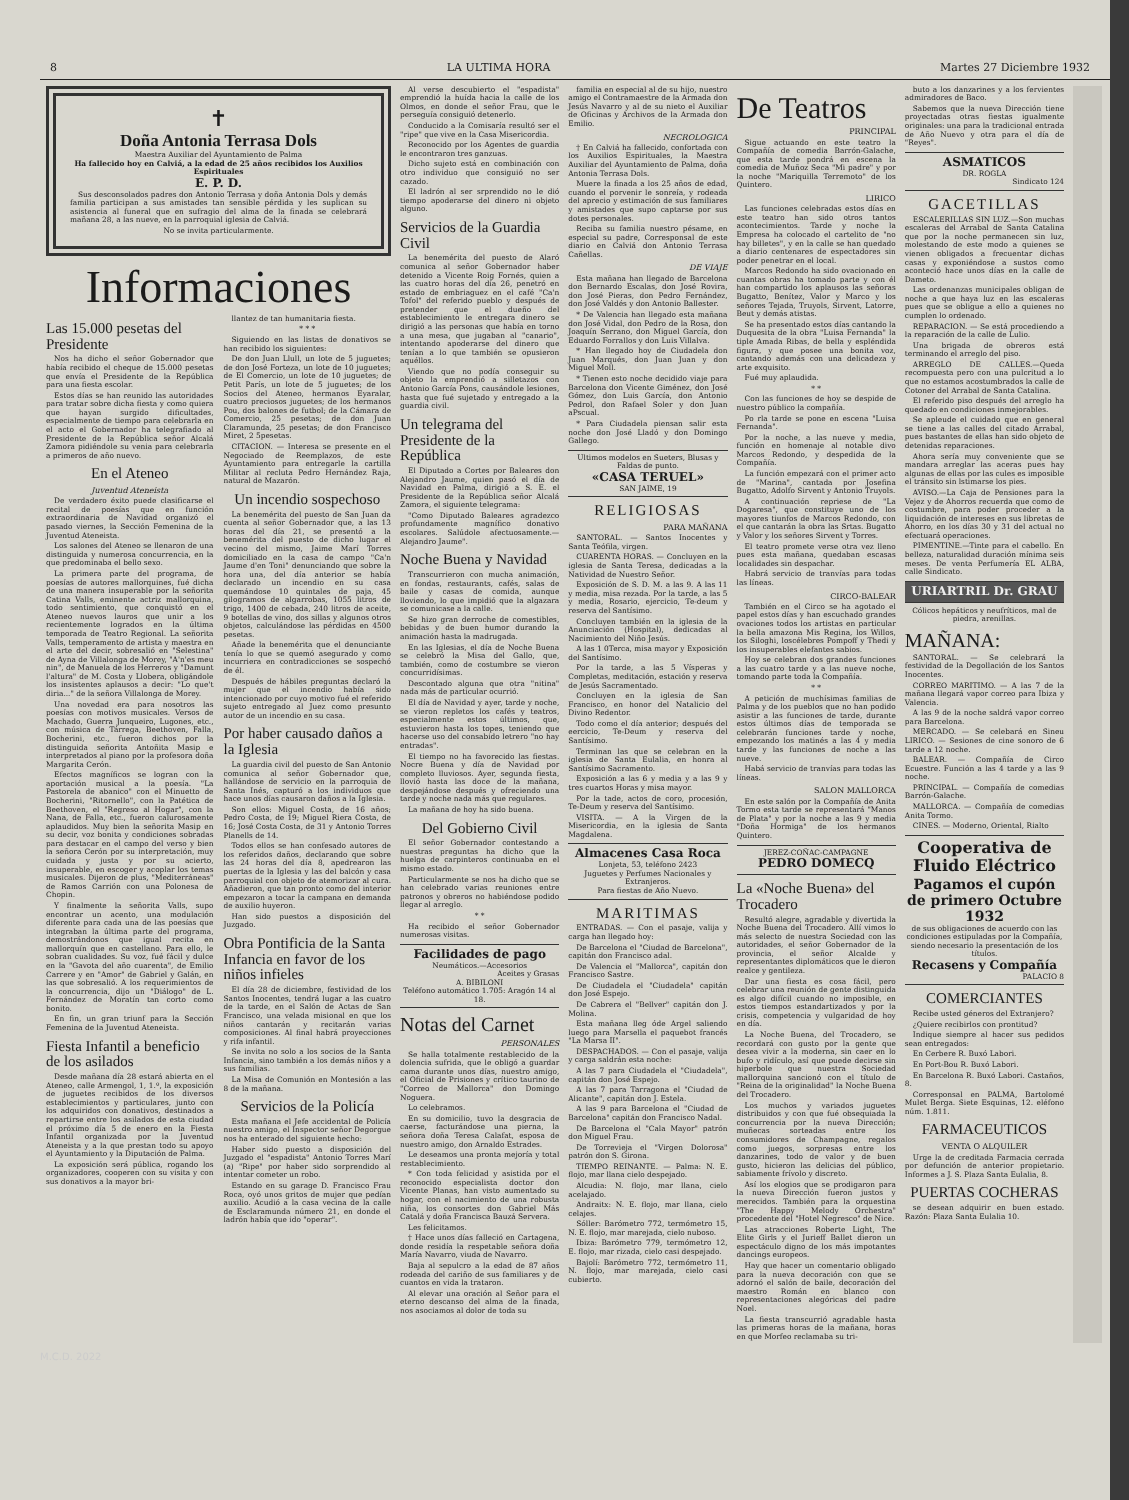8 LA ULTIMA HORA Martes 27 Diciembre 1932
✝
Doña Antonia Terrasa Dols
Maestra Auxiliar del Ayuntamiento de Palma
Ha fallecido hoy en Calviá, a la edad de 25 años recibidos los Auxilios Espirituales
E. P. D.
Sus desconsolados padres don Antonio Terrasa y doña Antonia Dols y demás familia participan a sus amistades tan sensible pérdida y les suplican su asistencia al funeral que en sufragio del alma de la finada se celebrará mañana 28, a las nueve, en la parroquial iglesia de Calviá.
No se invita particularmente.
Informaciones
Las 15.000 pesetas del Presidente
Nos ha dicho el señor Gobernador que había recibido el cheque de 15.000 pesetas que envía el Presidente de la República para una fiesta escolar.
Estos días se han reunido las autoridades para tratar sobre dicha fiesta y como quiera que hayan surgido dificultades, especialmente de tiempo para celebrarla en el acto el Gobernador ha telegrafiado al Presidente de la República señor Alcalá Zamora pidiéndole su venia para celebrarla a primeros de año nuevo.
En el Ateneo
Juventud Ateneista
De verdadero éxito puede clasificarse el recital de poesías que en función extraordinaria de Navidad organizó el pasado viernes, la Sección Femenina de la Juventud Ateneista.
Los salones del Ateneo se llenaron de una distinguida y numerosa concurrencia, en la que predominaba el bello sexo.
La primera parte del programa, de poesías de autores mallorquines, fué dicha de una manera insuperable por la señorita Catina Valls, eminente actriz mallorquina, todo sentimiento, que conquistó en el Ateneo nuevos lauros que unir a los recientemente logrados en la última temporada de Teatro Regional. La señorita Valls, temperamento de artista y maestra en el arte del decir, sobresalió en "Selestina" de Ayna de Villalonga de Morey, "A'n'es meu nin", de Manuela de los Herreros y "Damunt l'altura" de M. Costa y Llobera, obligándole los insistentes aplausos a decir: "Lo que't diria..." de la señora Villalonga de Morey.
Una novedad era para nosotros las poesías con motivos musicales. Versos de Machado, Guerra Junqueiro, Lugones, etc., con música de Tárrega, Beethoven, Falla, Bocherini, etc., fueron dichos por la distinguida señorita Antoñita Masip e interpretados al piano por la profesora doña Margarita Cerón.
Efectos magníficos se logran con la aportación musical a la poesía. "La Pastorela de abanico" con el Minuetto de Bocherini, "Ritornello", con la Patética de Beethoven, el "Regreso al Hogar", con la Nana, de Falla, etc., fueron calurosamente aplaudidos. Muy bien la señorita Masip en su decir, voz bonita y condiciones sobradas para destacar en el campo del verso y bien la señora Cerón por su interpretación, muy cuidada y justa y por su acierto, insuperable, en escoger y acoplar los temas musicales. Dijeron de plus, "Mediterráneas" de Ramos Carrión con una Polonesa de Chopin.
Y finalmente la señorita Valls, supo encontrar un acento, una modulación diferente para cada una de las poesías que integraban la última parte del programa, demostrándonos que igual recita en mallorquín que en castellano. Para ello, le sobran cualidades. Su voz, fué fácil y dulce en la "Gavota del año cuarenta", de Emilio Carrere y en "Amor" de Gabriel y Galán, en las que sobresalió. A los requerimientos de la concurrencia, dijo un "Diálogo" de L. Fernández de Moratín tan corto como bonito.
En fin, un gran triunf para la Sección Femenina de la Juventud Ateneista.
Fiesta Infantil a beneficio de los asilados
Desde mañana día 28 estará abierta en el Ateneo, calle Armengol, 1, 1.º, la exposición de juguetes recibidos de los diversos establecimientos y particulares, junto con los adquiridos con donativos, destinados a repartirse entre los asilados de esta ciudad el próximo día 5 de enero en la Fiesta Infantil organizada por la Juventud Ateneista y a la que prestan todo su apoyo el Ayuntamiento y la Diputación de Palma.
La exposición será pública, rogando los organizadores, cooperen con su visita y con sus donativos a la mayor bri-
llantez de tan humanitaria fiesta.
* * *
Siguiendo en las listas de donativos se han recibido los siguientes:
De don Juan Llull, un lote de 5 juguetes; de don José Forteza, un lote de 10 juguetes; de El Comercio, un lote de 10 juguetes; de Petit París, un lote de 5 juguetes; de los Socios del Ateneo, hermanos Eyaralar, cuatro preciosos juguetes; de los hermanos Pou, dos balones de futbol; de la Cámara de Comercio, 25 pesetas; de don Juan Claramunda, 25 pesetas; de don Francisco Miret, 2 5pesetas.
CITACION. — Interesa se presente en el Negociado de Reemplazos, de este Ayuntamiento para entregarle la cartilla Militar al recluta Pedro Hernández Raja, natural de Mazarón.
Un incendio sospechoso
La benemérita del puesto de San Juan da cuenta al señor Gobernador que, a las 13 horas del día 21, se presentó a la benemérita del puesto de dicho lugar el vecino del mismo, Jaime Marí Torres domiciliado en la casa de campo "Ca'n Jaume d'en Toni" denunciando que sobre la hora una, del día anterior se había declarado un incendio en su casa quemándose 10 quintales de paja, 45 gilogramos de algarrobas, 1055 litros de trigo, 1400 de cebada, 240 litros de aceite, 9 botellas de vino, dos sillas y algunos otros objetos, calculándose las pérdidas en 4500 pesetas.
Añade la benemérita que el denunciante tenía lo que se quemó asegurado y como incurriera en contradicciones se sospechó de él.
Después de hábiles preguntas declaró la mujer que el incendio había sido intencionado por cuyo motivo fué el referido sujeto entregado al Juez como presunto autor de un incendio en su casa.
Por haber causado daños a la Iglesia
La guardia civil del puesto de San Antonio comunica al señor Gobernador que, hallándose de servicio en la parroquia de Santa Inés, capturó a los individuos que hace unos días causaron daños a la Iglesia.
Son ellos: Miguel Costa, de 16 años; Pedro Costa, de 19; Miguel Riera Costa, de 16; José Costa Costa, de 31 y Antonio Torres Planells de 14.
Todos ellos se han confesado autores de los referidos daños, declarando que sobre las 24 horas del día 8, apedrearon las puertas de la Iglesia y las del balcón y casa parroquial con objeto de atemorizar al cura. Añadieron, que tan pronto como del interior empezaron a tocar la campana en demanda de auxilio huyeron.
Han sido puestos a disposición del Juzgado.
Obra Pontificia de la Santa Infancia en favor de los niños infieles
El día 28 de diciembre, festividad de los Santos Inocentes, tendrá lugar a las cuatro de la tarde, en el Salón de Actas de San Francisco, una velada misional en que los niños cantarán y recitarán varias composiciones. Al final habrá proyecciones y rifa infantil.
Se invita no solo a los socios de la Santa Infancia, sino también a los demás niños y a sus familias.
La Misa de Comunión en Montesión a las 8 de la mañana.
Servicios de la Policía
Esta mañana el Jefe accidental de Policía nuestro amigo, el Inspector señor Degorgue nos ha enterado del siguiente hecho:
Haber sido puesto a disposición del Juzgado el "espadista" Antonio Torres Marí (a) "Ripe" por haber sido sorprendido al intentar cometer un robo.
Estando en su garage D. Francisco Frau Roca, oyó unos gritos de mujer que pedían auxilio. Acudió a la casa vecina de la calle de Esclaramunda número 21, en donde el ladrón había que ido "operar".
Al verse descubierto el "espadista" emprendió la huída hacia la calle de los Olmos, en donde el señor Frau, que le perseguía consiguió detenerlo.
Conducido a la Comisaría resultó ser el "ripe" que vive en la Casa Misericordia.
Reconocido por los Agentes de guardia le encontraron tres ganzuas.
Dicho sujeto está en combinación con otro individuo que consiguió no ser cazado.
El ladrón al ser srprendido no le dió tiempo apoderarse del dinero ni objeto alguno.
Servicios de la Guardia Civil
La benemérita del puesto de Alaró comunica al señor Gobernador haber detenido a Vicente Roig Fornés, quien a las cuatro horas del día 26, penetró en estado de embriaguez en el café "Ca'n Tofol" del referido pueblo y después de pretender que el dueño del establecimiento le entregara dinero se dirigió a las personas que había en torno a una mesa, que jugaban al "canario", intentando apoderarse del dinero que tenían a lo que también se opusieron aquéllos.
Viendo que no podía conseguir su objeto la emprendió a silletazos con Antonio García Pons, causándole lesiones, hasta que fué sujetado y entregado a la guardia civil.
Un telegrama del Presidente de la República
El Diputado a Cortes por Baleares don Alejandro Jaume, quien pasó el día de Navidad en Palma, dirigió a S. E. el Presidente de la República señor Alcalá Zamora, el siguiente telegrama:
"Como Diputado Baleares agradezco profundamente magnífico donativo escolares. Salúdole afectuosamente.— Alejandro Jaume".
Noche Buena y Navidad
Transcurrieron con mucha animación, en fondas, restaurants, cafés, salas de baile y casas de comida, aunque lloviendo, lo que impidió que la algazara se comunicase a la calle.
Se hizo gran derroche de comestibles, bebidas y de buen humor durando la animación hasta la madrugada.
En las Iglesias, el día de Noche Buena se celebró la Misa del Gallo, que, también, como de costumbre se vieron concurridísimas.
Descontado alguna que otra "nitina" nada más de particular ocurrió.
El día de Navidad y ayer, tarde y noche, se vieron repletos los cafés y teatros, especialmente estos últimos, que, estuvieron hasta los topes, teniendo que hacerse uso del consabido letrero "no hay entradas".
El tiempo no ha favorecido las fiestas. Nocre Buena y día de Navidad por completo lluviosos. Ayer, segunda fiesta, llovió hasta las doce de la mañana, despejándose después y ofreciendo una tarde y noche nada más que regulares.
La mañana de hoy ha sido buena.
Del Gobierno Civil
El señor Gobernador contestando a nuestras preguntas ha dicho que la huelga de carpinteros continuaba en el mismo estado.
Particularmente se nos ha dicho que se han celebrado varias reuniones entre patronos y obreros no habiéndose podido llegar al arreglo.
* *
Ha recibido el señor Gobernador numerosas visitas.
Facilidades de pago
Neumáticos.—Accesorios
Aceites y Grasas
A. BIBILONI
Teléfono automático 1.705: Aragón 14 al 18.
Notas del Carnet
PERSONALES
Se halla totalmente restablecido de la dolencia sufrida, que le obligó a guardar cama durante unos días, nuestro amigo, el Oficial de Prisiones y crítico taurino de "Correo de Mallorca" don Domingo Noguera.
Lo celebramos.
En su domicilio, tuvo la desgracia de caerse, facturándose una pierna, la señora doña Teresa Calafat, esposa de nuestro amigo, don Arnaldo Estrades.
Le deseamos una pronta mejoría y total restablecimiento.
* Con toda felicidad y asistida por el reconocido especialista doctor don Vicente Planas, han visto aumentado su hogar, con el nacimiento de una robusta niña, los consortes don Gabriel Más Catalá y doña Francisca Bauzá Servera.
Les felicitamos.
† Hace unos días falleció en Cartagena, donde residía la respetable señora doña María Navarro, viuda de Navarro.
Baja al sepulcro a la edad de 87 años rodeada del cariño de sus familiares y de cuantos en vida la trataron.
Al elevar una oración al Señor para el eterno descanso del alma de la finada, nos asociamos al dolor de toda su
familia en especial al de su hijo, nuestro amigo el Contramaestre de la Armada don Jesús Navarro y al de su nieto el Auxiliar de Oficinas y Archivos de la Armada don Emilio.
NECROLOGICA
† En Calviá ha fallecido, confortada con los Auxilios Espirituales, la Maestra Auxiliar del Ayuntamiento de Palma, doña Antonia Terrasa Dols.
Muere la finada a los 25 años de edad, cuando el porvenir le sonreía, y rodeada del aprecio y estimación de sus familiares y amistades que supo captarse por sus dotes personales.
Reciba su familia nuestro pésame, en especial su padre, Corresponsal de este diario en Calviá don Antonio Terrasa Cañellas.
DE VIAJE
Esta mañana han llegado de Barcelona don Bernardo Escalas, don José Rovira, don José Pieras, don Pedro Fernández, don José Valdés y don Antonio Ballester.
* De Valencia han llegado esta mañana don José Vidal, don Pedro de la Rosa, don Joaquín Serrano, don Miguel García, don Eduardo Forrallos y don Luis Villalva.
* Han llegado hoy de Ciudadela don Juan Marqués, don Juan Juan y don Miguel Moll.
* Tienen esto noche decidido viaje para Barcelona don Vicente Giménez, don José Gómez, don Luis García, don Antonio Pedrol, don Rafael Soler y don Juan aPscual.
* Para Ciudadela piensan salir esta noche don José Lladó y don Domingo Gallego.
Ultimos modelos en Sueters, Blusas y Faldas de punto.
«CASA TERUEL»
SAN JAIME, 19
RELIGIOSAS
PARA MAÑANA
SANTORAL. — Santos Inocentes y Santa Teófila, virgen.
CUARENTA HORAS. — Concluyen en la iglesia de Santa Teresa, dedicadas a la Natividad de Nuestro Señor.
Exposición de S. D. M. a las 9. A las 11 y media, misa rezada. Por la tarde, a las 5 y media, Rosario, ejercicio, Te-deum y reserva del Santísimo.
Concluyen también en la iglesia de la Anunciación (Hospital), dedicadas al Nacimiento del Niño Jesús.
A las 1 0Terca, misa mayor y Exposición del Santísimo.
Por la tarde, a las 5 Vísperas y Completas, meditación, estación y reserva de Jesús Sacramentado.
Concluyen en la iglesia de San Francisco, en honor del Natalicio del Divino Redentor.
Todo como el día anterior; después del eercicio, Te-Deum y reserva del Santísimo.
Terminan las que se celebran en la iglesia de Santa Eulalia, en honra al Santísimo Sacramento.
Exposición a las 6 y media y a las 9 y tres cuartos Horas y misa mayor.
Por la tade, actos de coro, procesión, Te-Deum y reserva del Santísimo.
VISITA. — A la Virgen de la Misericordia, en la iglesia de Santa Magdalena.
Almacenes Casa Roca
Lonjeta, 53, teléfono 2423
Juguetes y Perfumes Nacionales y Extranjeros.
Para fiestas de Año Nuevo.
MARITIMAS
ENTRADAS. — Con el pasaje, valija y carga han llegado hoy:
De Barcelona el "Ciudad de Barcelona", capitán don Francisco adal.
De Valencia el "Mallorca", capitán don Francisco Sastre.
De Ciudadela el "Ciudadela" capitán don José Espejo.
De Cabrera el "Bellver" capitán don J. Molina.
Esta mañana lleg óde Argel saliendo luego para Marsella el paquebot francés "La Marsa II".
DESPACHADOS. — Con el pasaje, valija y carga saldrán esta noche:
A las 7 para Ciudadela el "Ciudadela", capitán don José Espejo.
A las 7 para Tarragona el "Ciudad de Alicante", capitán don J. Estela.
A las 9 para Barcelona el "Ciudad de Barcelona" capitán don Francisco Nadal.
De Barcelona el "Cala Mayor" patrón don Miguel Frau.
De Torrevieja el "Virgen Dolorosa" patrón don S. Girona.
TIEMPO REINANTE. — Palma: N. E. flojo, mar llana cielo despejado.
Alcudia: N. flojo, mar llana, cielo acelajado.
Andraitx: N. E. flojo, mar llana, cielo celajes.
Sóller: Barómetro 772, termómetro 15, N. E. flojo, mar marejada, cielo nuboso.
Ibiza: Barómetro 779, termómetro 12, E. flojo, mar rizada, cielo casi despejado.
Bajolí: Barómetro 772, termómetro 11, N. flojo, mar marejada, cielo casi cubierto.
De Teatros
PRINCIPAL
Sigue actuando en este teatro la Compañía de comedia Barrón-Galache, que esta tarde pondrá en escena la comedia de Muñoz Seca "Mi padre" y por la noche "Mariquilla Terremoto" de los Quintero.
LIRICO
Las funciones celebradas estos días en este teatro han sido otros tantos acontecimientos. Tarde y noche la Empresa ha colocado el cartelito de "no hay billetes", y en la calle se han quedado a diario centenares de espectadores sin poder penetrar en el local.
Marcos Redondo ha sido ovacionado en cuantas obras ha tomado parte y con él han compartido los aplausos las señoras Bugatto, Benítez, Valor y Marco y los señores Tejada, Truyols, Sirvent, Latorre, Beut y demás atistas.
Se ha presentado estos días cantando la Duquesita de la obra "Luisa Fernanda" la tiple Amada Ribas, de bella y espléndida figura, y que posee una bonita voz, cantando además con una delicadeza y arte exquisito.
Fué muy aplaudida.
* *
Con las funciones de hoy se despide de nuestro público la compañía.
Po rla tarde se pone en escena "Luisa Fernanda".
Por la noche, a las nueve y media, función en homenaje al notable divo Marcos Redondo, y despedida de la Compañía.
La función empezará con el primer acto de "Marina", cantada por Josefina Bugatto, Adolfo Sirvent y Antonio Truyols.
A continuación repriese de "La Dogaresa", que constituye uno de los mayores tiunfos de Marcos Redondo, con el que cantarán la obra las Srtas. Bugatto y Valor y los señores Sirvent y Torres.
El teatro promete verse otra vez lleno pues esta mañana, quedaban escasas localidades sin despachar.
Habrá servicio de tranvías para todas las líneas.
CIRCO-BALEAR
También en el Circo se ha agotado el papel estos días y han escuchado grandes ovaciones todos los artistas en particular la bella amazona Mis Regina, los Willos, los Siloghi, loscélebres Pompoff y Thedi y los insuperables elefantes sabios.
Hoy se celebran dos grandes funciones a las cuatro tarde y a las nueve noche, tomando parte toda la Compañía.
* *
A petición de muchísimas familias de Palma y de los pueblos que no han podido asistir a las funciones de tarde, durante estos últimos días de temporada se celebrarán funciones tarde y noche, empezando los matinés a las 4 y media tarde y las funciones de noche a las nueve.
Habá servicio de tranvías para todas las líneas.
SALON MALLORCA
En este salón por la Compañía de Anita Tormo esta tarde se representará "Manos de Plata" y por la noche a las 9 y media "Doña Hormiga" de los hermanos Quintero.
JEREZ-COÑAC-CAMPAGNE
PEDRO DOMECQ
La «Noche Buena» del Trocadero
Resultó alegre, agradable y divertida la Noche Buena del Trocadero. Allí vimos lo más selecto de nuestra Sociedad con las autoridades, el señor Gobernador de la provincia, el señor Alcalde y representantes diplomáticos que le dieron realce y gentileza.
Dar una fiesta es cosa fácil, pero celebrar una reunión de gente distinguida es algo difícil cuando no imposible, en estos tiempos estandartizados y por la crisis, competencia y vulgaridad de hoy en día.
La Noche Buena, del Trocadero, se recordará con gusto por la gente que desea vivir a la moderna, sin caer en lo bufo y ridículo, así que puede decirse sin hiperbole que nuestra Sociedad mallorquina sancionó con el título de "Reina de la originalidad" la Noche Buena del Trocadero.
Los muchos y variados juguetes distribuidos y con que fué obsequiada la concurrencia por la nueva Dirección; muñecas sorteadas entre los consumidores de Champagne, regalos como juegos, sorpresas entre los danzarines, todo de valor y de buen gusto, hicieron las delicias del público, sabiamente frívolo y discreto.
Así los elogios que se prodigaron para la nueva Dirección fueron justos y merecidos. También para la orquestina "The Happy Melody Orchestra" procedente del "Hotel Negresco" de Nice.
Las atracciones Roberte Light, The Elite Girls y el Jurieff Ballet dieron un espectáculo digno de los más impotantes dancings europeos.
Hay que hacer un comentario obligado para la nueva decoración con que se adornó el salón de baile, decoración del maestro Román en blanco con representaciones alegóricas del padre Noel.
La fiesta transcurrió agradable hasta las primeras horas de la mañana, horas en que Morfeo reclamaba su tri-
buto a los danzarines y a los fervientes admiradores de Baco.
Sabemos que la nueva Dirección tiene proyectadas otras fiestas igualmente originales: una para la tradicional entrada de Año Nuevo y otra para el día de "Reyes".
ASMATICOS
DR. ROGLA
Sindicato 124
GACETILLAS
ESCALERILLAS SIN LUZ.—Son muchas escaleras del Arrabal de Santa Catalina que por la noche permanecen sin luz, molestando de este modo a quienes se vienen obligados a frecuentar dichas casas y exponiéndose a sustos como aconteció hace unos días en la calle de Dameto.
Las ordenanzas municipales obligan de noche a que haya luz en las escaleras pues que se obligue a ello a quienes no cumplen lo ordenado.
REPARACION. — Se está procediendo a la reparación de la calle de Lulio.
Una brigada de obreros está terminando el arreglo del piso.
ARREGLO DE CALLES.—Queda recompuesta pero con una pulcritud a lo que no estamos acostumbrados la calle de Cotoner del Arrabal de Santa Catalina.
El referido piso después del arreglo ha quedado en condiciones inmejorables.
Se apleude el cuidado que en general se tiene a las calles del citado Arrabal, pues bastantes de ellas han sido objeto de detenidas reparaciones.
Ahora sería muy conveniente que se mandara arreglar las aceras pues hay algunas de ellas por las cules es imposible el tránsito sin lstimarse los pies.
AVISO.—La Caja de Pensiones para la Vejez y de Ahorros recuerda que como de costumbre, para poder proceder a la liquidación de intereses en sus libretas de Ahorro, en los días 30 y 31 del actual no efectuará operaciones.
PIMENTINE.—Tinte para el cabello. En belleza, naturalidad duración mínima seis meses. De venta Perfumería EL ALBA, calle Sindicato.
URIARTRIL Dr. GRAU
Cólicos hepáticos y neufríticos, mal de piedra, arenillas.
MAÑANA:
SANTORAL. — Se celebrará la festividad de la Degollación de los Santos Inocentes.
CORREO MARITIMO. — A las 7 de la mañana llegará vapor correo para Ibiza y Valencia.
A las 9 de la noche saldrá vapor correo para Barcelona.
MERCADO. — Se celebará en Sineu LIRICO. — Sesiones de cine sonoro de 6 tarde a 12 noche.
BALEAR. — Compañía de Circo Ecuestre. Función a las 4 tarde y a las 9 noche.
PRINCIPAL. — Compañía de comedias Barrón-Galache.
MALLORCA. — Compañía de comedias Anita Tormo.
CINES. — Moderno, Oriental, Rialto
Cooperativa de Fluido Eléctrico
Pagamos el cupón de primero Octubre 1932
de sus obligaciones de acuerdo con las condiciones estipuladas por la Compañía, siendo necesario la presentación de los títulos.
Recasens y Compañía
PALACIO 8
COMERCIANTES
Recibe usted géneros del Extranjero?
¿Quiere recibirlos con prontitud?
Indique siempre al hacer sus pedidos sean entregados:
En Cerbere R. Buxó Labori.
En Port-Bou R. Buxó Labori.
En Barcelona R. Buxó Labori. Castaños, 8.
Corresponsal en PALMA, Bartolomé Mulet Berga. Siete Esquinas, 12. eléfono núm. 1.811.
FARMACEUTICOS
VENTA O ALQUILER
Urge la de creditada Farmacia cerrada por defunción de anterior propietario. Informes a J. S. Plaza Santa Eulalia, 8.
PUERTAS COCHERAS
se desean adquirir en buen estado. Razón: Plaza Santa Eulalia 10.
M.C.D. 2022